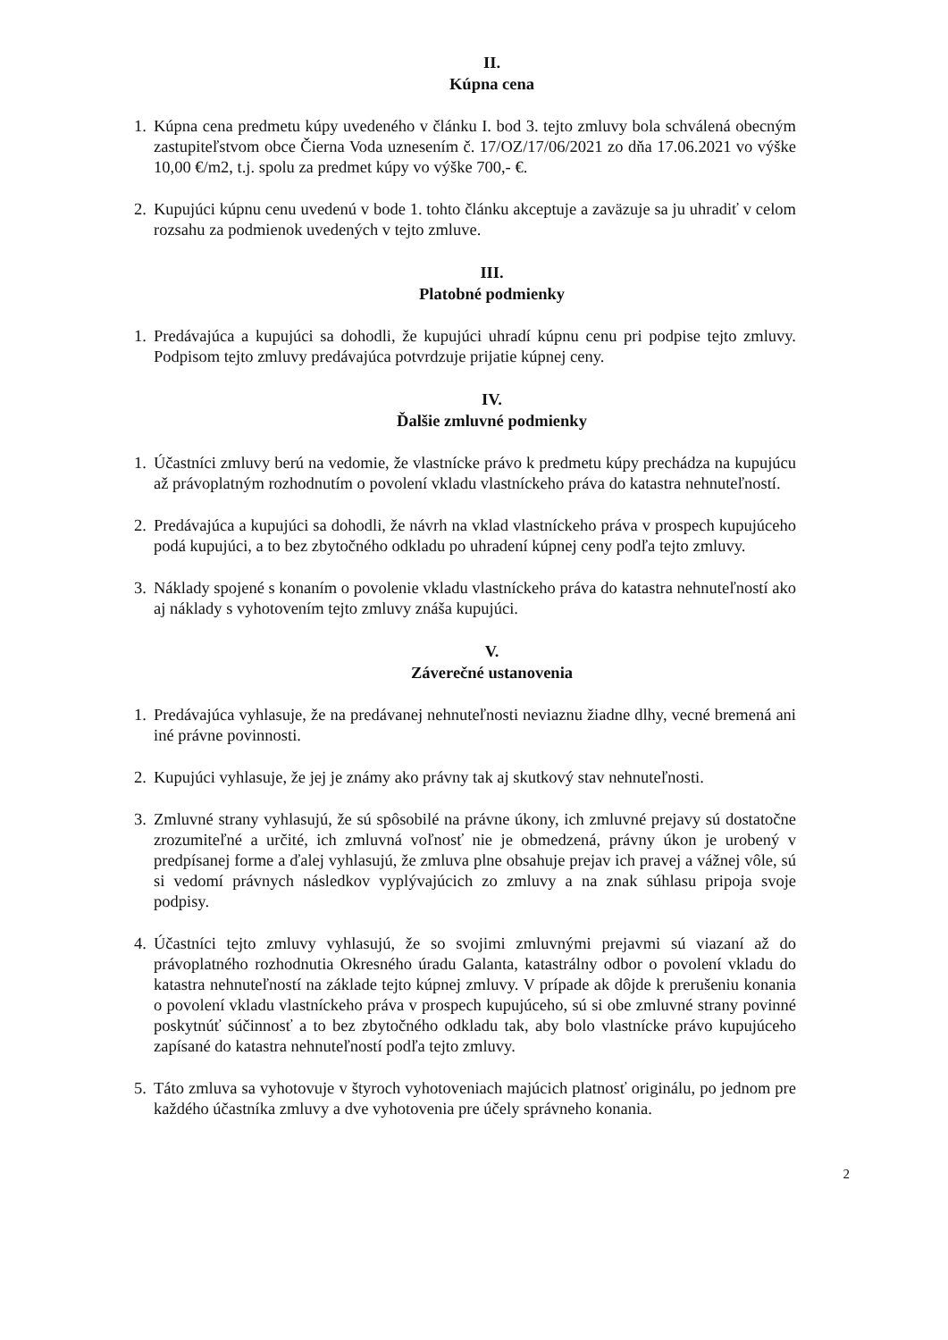II.
Kúpna cena
1.
Kúpna cena predmetu kúpy uvedeného v článku I. bod 3. tejto zmluvy bola schválená obecným zastupiteľstvom obce Čierna Voda uznesením č. 17/OZ/17/06/2021 zo dňa 17.06.2021 vo výške 10,00 €/m2, t.j. spolu za predmet kúpy vo výške 700,- €.
2.
Kupujúci kúpnu cenu uvedenú v bode 1. tohto článku akceptuje a zaväzuje sa ju uhradiť v celom rozsahu za podmienok uvedených v tejto zmluve.
III.
Platobné podmienky
1.
Predávajúca a kupujúci sa dohodli, že kupujúci uhradí kúpnu cenu pri podpise tejto zmluvy. Podpisom tejto zmluvy predávajúca potvrdzuje prijatie kúpnej ceny.
IV.
Ďalšie zmluvné podmienky
1.
Účastníci zmluvy berú na vedomie, že vlastnícke právo k predmetu kúpy prechádza na kupujúcu až právoplatným rozhodnutím o povolení vkladu vlastníckeho práva do katastra nehnuteľností.
2.
Predávajúca a kupujúci sa dohodli, že návrh na vklad vlastníckeho práva v prospech kupujúceho podá kupujúci, a to bez zbytočného odkladu po uhradení kúpnej ceny podľa tejto zmluvy.
3.
Náklady spojené s konaním o povolenie vkladu vlastníckeho práva do katastra nehnuteľností ako aj náklady s vyhotovením tejto zmluvy znáša kupujúci.
V.
Záverečné ustanovenia
1.
Predávajúca vyhlasuje, že na predávanej nehnuteľnosti neviaznu žiadne dlhy, vecné bremená ani iné právne povinnosti.
2.
Kupujúci vyhlasuje, že jej je známy ako právny tak aj skutkový stav nehnuteľnosti.
3.
Zmluvné strany vyhlasujú, že sú spôsobilé na právne úkony, ich zmluvné prejavy sú dostatočne zrozumiteľné a určité, ich zmluvná voľnosť nie je obmedzená, právny úkon je urobený v predpísanej forme a ďalej vyhlasujú, že zmluva plne obsahuje prejav ich pravej a vážnej vôle, sú si vedomí právnych následkov vyplývajúcich zo zmluvy a na znak súhlasu pripoja svoje podpisy.
4.
Účastníci tejto zmluvy vyhlasujú, že so svojimi zmluvnými prejavmi sú viazaní až do právoplatného rozhodnutia Okresného úradu Galanta, katastrálny odbor o povolení vkladu do katastra nehnuteľností na základe tejto kúpnej zmluvy. V prípade ak dôjde k prerušeniu konania o povolení vkladu vlastníckeho práva v prospech kupujúceho, sú si obe zmluvné strany povinné poskytnúť súčinnosť a to bez zbytočného odkladu tak, aby bolo vlastnícke právo kupujúceho zapísané do katastra nehnuteľností podľa tejto zmluvy.
5.
Táto zmluva sa vyhotovuje v štyroch vyhotoveniach majúcich platnosť originálu, po jednom pre každého účastníka zmluvy a dve vyhotovenia pre účely správneho konania.
2